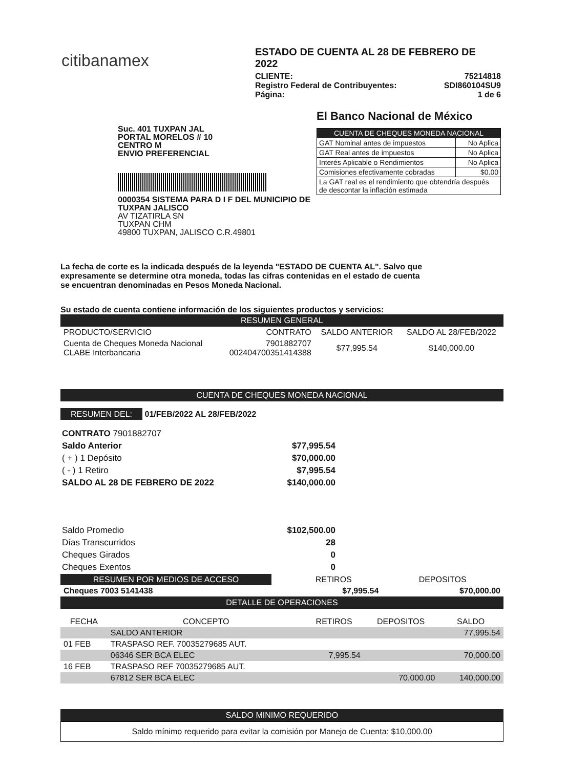citibanamex
ESTADO DE CUENTA AL 28 DE FEBRERO DE 2022
CLIENTE: 75214818
Registro Federal de Contribuyentes: SDI860104SU9
Página: 1 de 6
Suc. 401 TUXPAN JAL
PORTAL MORELOS # 10
CENTRO M
ENVIO PREFERENCIAL
0000354 SISTEMA PARA D I F DEL MUNICIPIO DE TUXPAN JALISCO
AV TIZATIRLA SN
TUXPAN CHM
49800 TUXPAN, JALISCO C.R.49801
El Banco Nacional de México
| CUENTA DE CHEQUES MONEDA NACIONAL | |
| --- | --- |
| GAT Nominal antes de impuestos | No Aplica |
| GAT Real antes de impuestos | No Aplica |
| Interés Aplicable o Rendimientos | No Aplica |
| Comisiones efectivamente cobradas | $0.00 |
| La GAT real es el rendimiento que obtendría después de descontar la inflación estimada | |
La fecha de corte es la indicada después de la leyenda "ESTADO DE CUENTA AL". Salvo que expresamente se determine otra moneda, todas las cifras contenidas en el estado de cuenta se encuentran denominadas en Pesos Moneda Nacional.
Su estado de cuenta contiene información de los siguientes productos y servicios:
RESUMEN GENERAL
| PRODUCTO/SERVICIO | CONTRATO | SALDO ANTERIOR | SALDO AL 28/FEB/2022 |
| --- | --- | --- | --- |
| Cuenta de Cheques Moneda Nacional CLABE Interbancaria | 7901882707 002404700351414388 | $77,995.54 | $140,000.00 |
CUENTA DE CHEQUES MONEDA NACIONAL
RESUMEN DEL: 01/FEB/2022 AL 28/FEB/2022
| CONTRATO 7901882707 | |
| Saldo Anterior | $77,995.54 |
| ( + ) 1 Depósito | $70,000.00 |
| ( - ) 1 Retiro | $7,995.54 |
| SALDO AL 28 DE FEBRERO DE 2022 | $140,000.00 |
| Saldo Promedio | $102,500.00 |
| Días Transcurridos | 28 |
| Cheques Girados | 0 |
| Cheques Exentos | 0 |
| RESUMEN POR MEDIOS DE ACCESO | | RETIROS | DEPOSITOS |
| --- | --- | --- | --- |
| Cheques 7003 5141438 | | $7,995.54 | $70,000.00 |
DETALLE DE OPERACIONES
| FECHA | CONCEPTO | RETIROS | DEPOSITOS | SALDO |
| --- | --- | --- | --- | --- |
| | SALDO ANTERIOR | | | 77,995.54 |
| 01 FEB | TRASPASO REF. 70035279685 AUT. | | | |
| | 06346 SER BCA ELEC | 7,995.54 | | 70,000.00 |
| 16 FEB | TRASPASO REF 70035279685 AUT. | | | |
| | 67812 SER BCA ELEC | | 70,000.00 | 140,000.00 |
SALDO MINIMO REQUERIDO
Saldo mínimo requerido para evitar la comisión por Manejo de Cuenta: $10,000.00